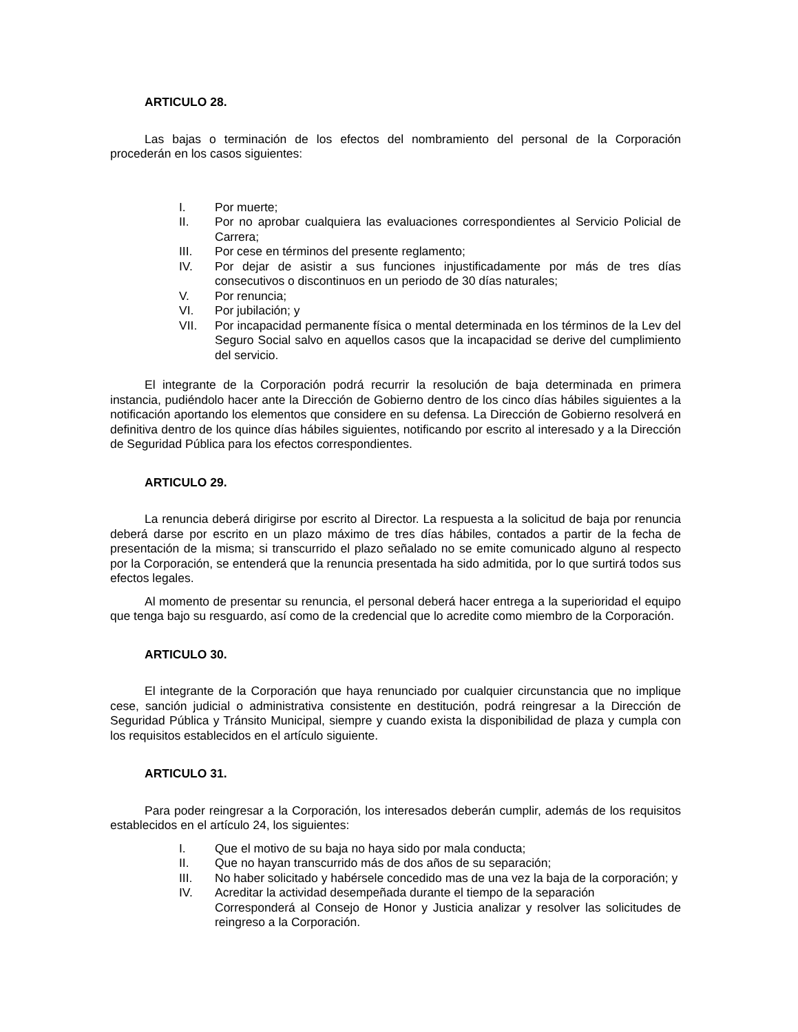ARTICULO 28.
Las bajas o terminación de los efectos del nombramiento del personal de la Corporación procederán en los casos siguientes:
I. Por muerte;
II. Por no aprobar cualquiera las evaluaciones correspondientes al Servicio Policial de Carrera;
III. Por cese en términos del presente reglamento;
IV. Por dejar de asistir a sus funciones injustificadamente por más de tres días consecutivos o discontinuos en un periodo de 30 días naturales;
V. Por renuncia;
VI. Por jubilación; y
VII. Por incapacidad permanente física o mental determinada en los términos de la Lev del Seguro Social salvo en aquellos casos que la incapacidad se derive del cumplimiento del servicio.
El integrante de la Corporación podrá recurrir la resolución de baja determinada en primera instancia, pudiéndolo hacer ante la Dirección de Gobierno dentro de los cinco días hábiles siguientes a la notificación aportando los elementos que considere en su defensa. La Dirección de Gobierno resolverá en definitiva dentro de los quince días hábiles siguientes, notificando por escrito al interesado y a la Dirección de Seguridad Pública para los efectos correspondientes.
ARTICULO 29.
La renuncia deberá dirigirse por escrito al Director. La respuesta a la solicitud de baja por renuncia deberá darse por escrito en un plazo máximo de tres días hábiles, contados a partir de la fecha de presentación de la misma; si transcurrido el plazo señalado no se emite comunicado alguno al respecto por la Corporación, se entenderá que la renuncia presentada ha sido admitida, por lo que surtirá todos sus efectos legales.
Al momento de presentar su renuncia, el personal deberá hacer entrega a la superioridad el equipo que tenga bajo su resguardo, así como de la credencial que lo acredite como miembro de la Corporación.
ARTICULO 30.
El integrante de la Corporación que haya renunciado por cualquier circunstancia que no implique cese, sanción judicial o administrativa consistente en destitución, podrá reingresar a la Dirección de Seguridad Pública y Tránsito Municipal, siempre y cuando exista la disponibilidad de plaza y cumpla con los requisitos establecidos en el artículo siguiente.
ARTICULO 31.
Para poder reingresar a la Corporación, los interesados deberán cumplir, además de los requisitos establecidos en el artículo 24, los siguientes:
I. Que el motivo de su baja no haya sido por mala conducta;
II. Que no hayan transcurrido más de dos años de su separación;
III. No haber solicitado y habérsele concedido mas de una vez la baja de la corporación; y
IV. Acreditar la actividad desempeñada durante el tiempo de la separación
Corresponderá al Consejo de Honor y Justicia analizar y resolver las solicitudes de reingreso a la Corporación.